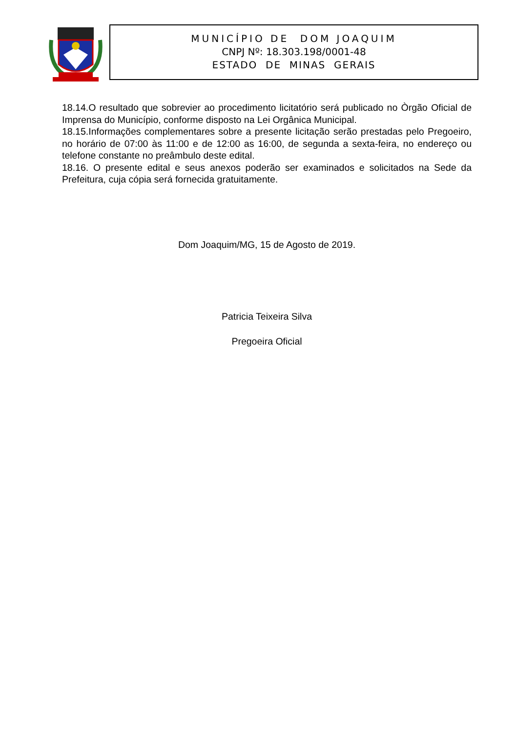MUNICÍPIO DE DOM JOAQUIM
CNPJ Nº: 18.303.198/0001-48
ESTADO DE MINAS GERAIS
18.14.O resultado que sobrevier ao procedimento licitatório será publicado no Òrgão Oficial de Imprensa do Município, conforme disposto na Lei Orgânica Municipal.
18.15.Informações complementares sobre a presente licitação serão prestadas pelo Pregoeiro, no horário de 07:00 às 11:00 e de 12:00 as 16:00, de segunda a sexta-feira, no endereço ou telefone constante no preâmbulo deste edital.
18.16. O presente edital e seus anexos poderão ser examinados e solicitados na Sede da Prefeitura, cuja cópia será fornecida gratuitamente.
Dom Joaquim/MG, 15 de Agosto de 2019.
Patricia Teixeira Silva
Pregoeira Oficial